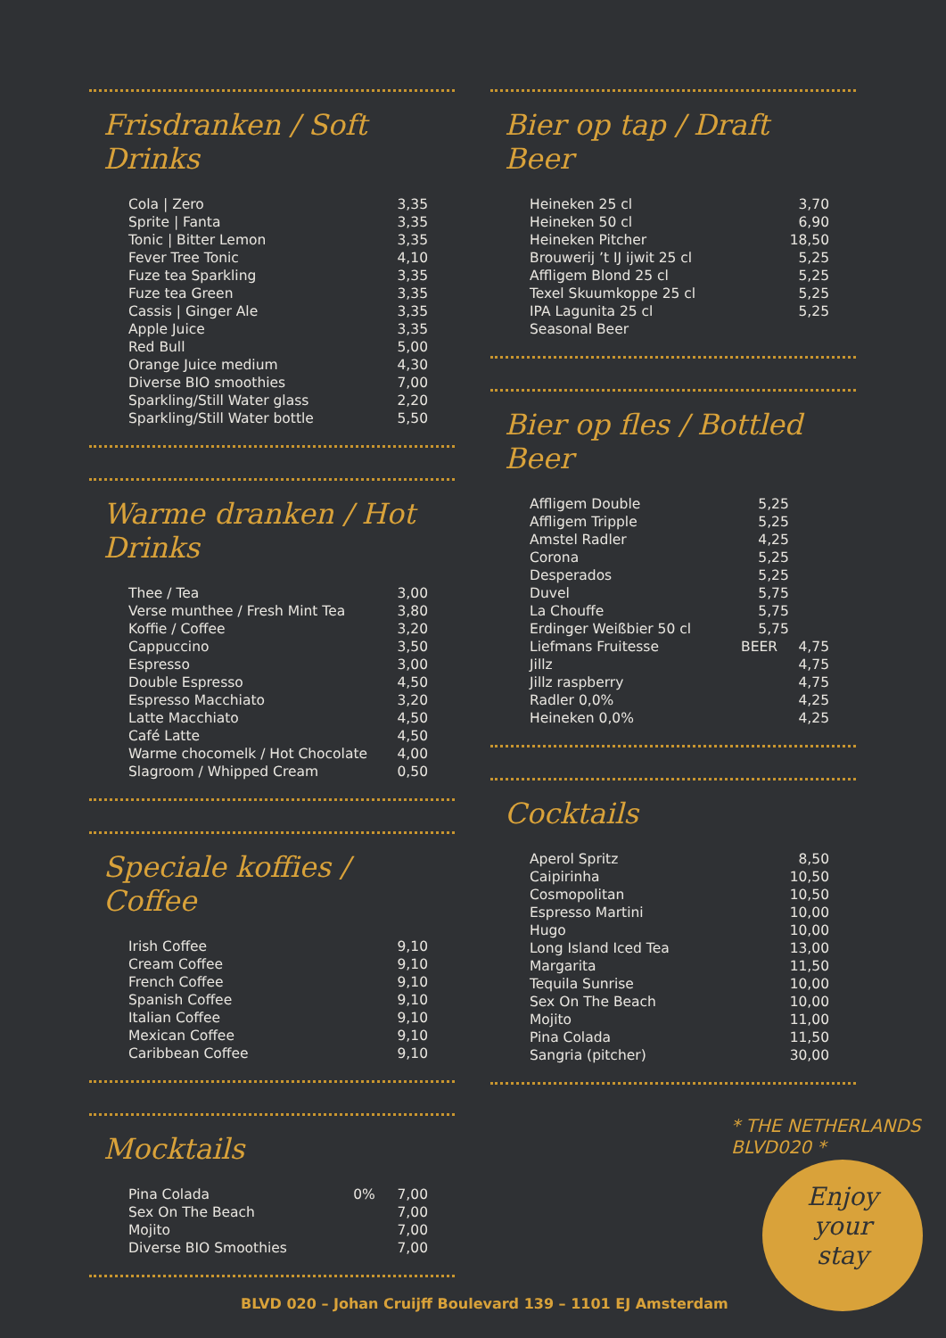Frisdranken / Soft Drinks
| Cola / Zero | 3,35 |
| Sprite / Fanta | 3,35 |
| Tonic / Bitter Lemon | 3,35 |
| Fever Tree Tonic | 4,10 |
| Fuze tea Sparkling | 3,35 |
| Fuze tea Green | 3,35 |
| Cassis / Ginger Ale | 3,35 |
| Apple Juice | 3,35 |
| Red Bull | 5,00 |
| Orange Juice medium | 4,30 |
| Diverse BIO smoothies | 7,00 |
| Sparkling/Still Water glass | 2,20 |
| Sparkling/Still Water bottle | 5,50 |
Warme dranken / Hot Drinks
| Thee / Tea | 3,00 |
| Verse munthee / Fresh Mint Tea | 3,80 |
| Koffie / Coffee | 3,20 |
| Cappuccino | 3,50 |
| Espresso | 3,00 |
| Double Espresso | 4,50 |
| Espresso Macchiato | 3,20 |
| Latte Macchiato | 4,50 |
| Café Latte | 4,50 |
| Warme chocomelk / Hot Chocolate | 4,00 |
| Slagroom / Whipped Cream | 0,50 |
Speciale koffies / Coffee
| Irish Coffee | 9,10 |
| Cream Coffee | 9,10 |
| French Coffee | 9,10 |
| Spanish Coffee | 9,10 |
| Italian Coffee | 9,10 |
| Mexican Coffee | 9,10 |
| Caribbean Coffee | 9,10 |
Mocktails
| Pina Colada | 0% | 7,00 |
| Sex On The Beach | | 7,00 |
| Mojito | | 7,00 |
| Diverse BIO Smoothies | | 7,00 |
Bier op tap / Draft Beer
| Heineken 25 cl | 3,70 |
| Heineken 50 cl | 6,90 |
| Heineken Pitcher | 18,50 |
| Brouwerij ’t IJ ijwit 25 cl | 5,25 |
| Affligem Blond 25 cl | 5,25 |
| Texel Skuumkoppe 25 cl | 5,25 |
| IPA Lagunita 25 cl | 5,25 |
| Seasonal Beer | |
Bier op fles / Bottled Beer
| Affligem Double | 5,25 | |
| Affligem Tripple | 5,25 | |
| Amstel Radler | 4,25 | |
| Corona | 5,25 | |
| Desperados | 5,25 | |
| Duvel | 5,75 | |
| La Chouffe | 5,75 | |
| Erdinger Weißbier 50 cl | 5,75 | |
| Liefmans Fruitesse | BEER | 4,75 |
| Jillz | | 4,75 |
| Jillz raspberry | | 4,75 |
| Radler 0,0% | | 4,25 |
| Heineken 0,0% | | 4,25 |
Cocktails
| Aperol Spritz | 8,50 |
| Caipirinha | 10,50 |
| Cosmopolitan | 10,50 |
| Espresso Martini | 10,00 |
| Hugo | 10,00 |
| Long Island Iced Tea | 13,00 |
| Margarita | 11,50 |
| Tequila Sunrise | 10,00 |
| Sex On The Beach | 10,00 |
| Mojito | 11,00 |
| Pina Colada | 11,50 |
| Sangria (pitcher) | 30,00 |
* THE NETHERLANDS
BLVD020 *
Enjoy
your
stay
BLVD 020 – Johan Cruijff Boulevard 139 – 1101 EJ Amsterdam